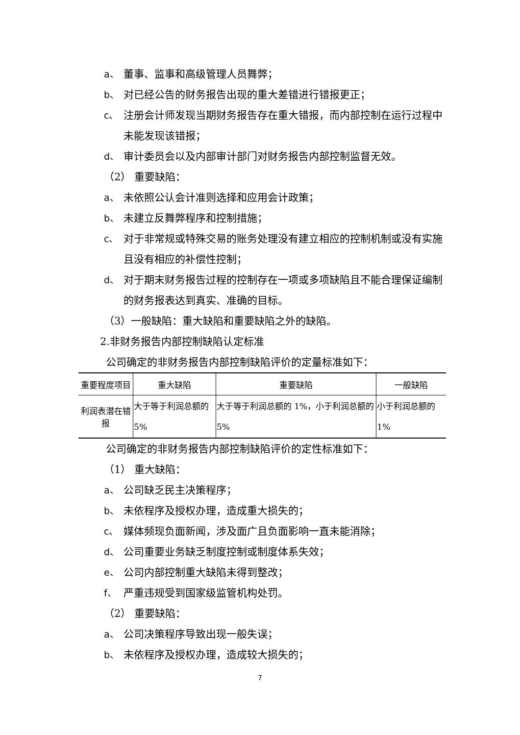a、 董事、监事和高级管理人员舞弊；
b、 对已经公告的财务报告出现的重大差错进行错报更正；
c、 注册会计师发现当期财务报告存在重大错报，而内部控制在运行过程中未能发现该错报；
d、 审计委员会以及内部审计部门对财务报告内部控制监督无效。
（2） 重要缺陷：
a、 未依照公认会计准则选择和应用会计政策；
b、 未建立反舞弊程序和控制措施；
c、 对于非常规或特殊交易的账务处理没有建立相应的控制机制或没有实施且没有相应的补偿性控制；
d、 对于期末财务报告过程的控制存在一项或多项缺陷且不能合理保证编制的财务报表达到真实、准确的目标。
（3）一般缺陷：重大缺陷和重要缺陷之外的缺陷。
2.非财务报告内部控制缺陷认定标准
公司确定的非财务报告内部控制缺陷评价的定量标准如下：
| 重要程度项目 | 重大缺陷 | 重要缺陷 | 一般缺陷 |
| 利润表潜在错报 | 大于等于利润总额的5% | 大于等于利润总额的 1%，小于利润总额的 5% | 小于利润总额的 1% |
公司确定的非财务报告内部控制缺陷评价的定性标准如下：
（1） 重大缺陷：
a、 公司缺乏民主决策程序；
b、 未依程序及授权办理，造成重大损失的；
c、 媒体频现负面新闻，涉及面广且负面影响一直未能消除；
d、 公司重要业务缺乏制度控制或制度体系失效；
e、 公司内部控制重大缺陷未得到整改；
f、 严重违规受到国家级监管机构处罚。
（2） 重要缺陷：
a、 公司决策程序导致出现一般失误；
b、 未依程序及授权办理，造成较大损失的；
7